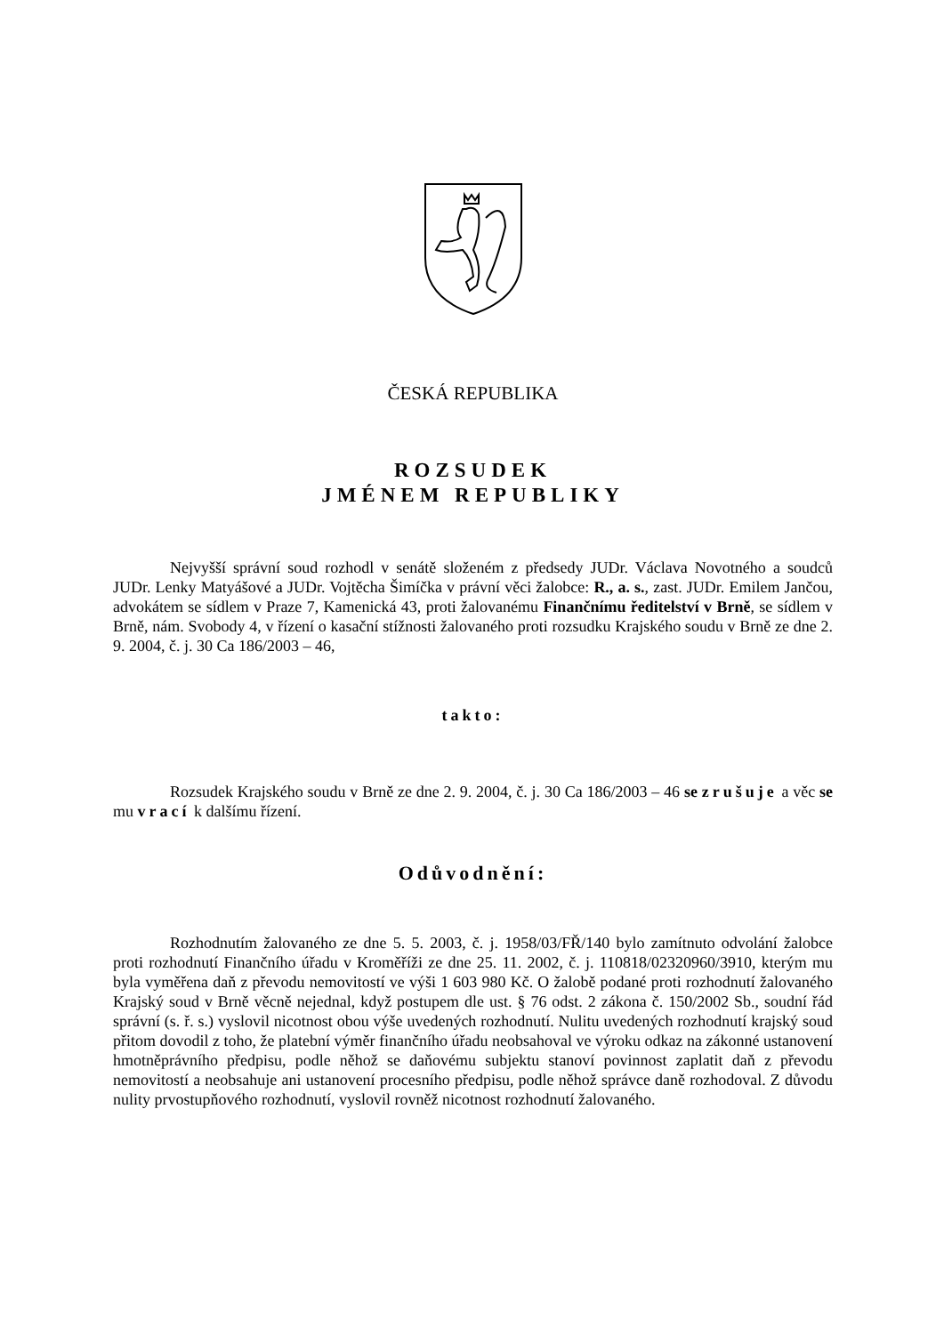ČESKÁ REPUBLIKA
ROZSUDEK
JMÉNEM REPUBLIKY
Nejvyšší správní soud rozhodl v senátě složeném z předsedy JUDr. Václava Novotného a soudců JUDr. Lenky Matyášové a JUDr. Vojtěcha Šimíčka v právní věci žalobce: R., a. s., zast. JUDr. Emilem Jančou, advokátem se sídlem v Praze 7, Kamenická 43, proti žalovanému Finančnímu ředitelství v Brně, se sídlem v Brně, nám. Svobody 4, v řízení o kasační stížnosti žalovaného proti rozsudku Krajského soudu v Brně ze dne 2. 9. 2004, č. j. 30 Ca 186/2003 – 46,
takto:
Rozsudek Krajského soudu v Brně ze dne 2. 9. 2004, č. j. 30 Ca 186/2003 – 46 se zrušuje a věc se mu vrací k dalšímu řízení.
Odůvodnění:
Rozhodnutím žalovaného ze dne 5. 5. 2003, č. j. 1958/03/FŘ/140 bylo zamítnuto odvolání žalobce proti rozhodnutí Finančního úřadu v Kroměříži ze dne 25. 11. 2002, č. j. 110818/02320960/3910, kterým mu byla vyměřena daň z převodu nemovitostí ve výši 1 603 980 Kč. O žalobě podané proti rozhodnutí žalovaného Krajský soud v Brně věcně nejednal, když postupem dle ust. § 76 odst. 2 zákona č. 150/2002 Sb., soudní řád správní (s. ř. s.) vyslovil nicotnost obou výše uvedených rozhodnutí. Nulitu uvedených rozhodnutí krajský soud přitom dovodil z toho, že platební výměr finančního úřadu neobsahoval ve výroku odkaz na zákonné ustanovení hmotněprávního předpisu, podle něhož se daňovému subjektu stanoví povinnost zaplatit daň z převodu nemovitostí a neobsahuje ani ustanovení procesního předpisu, podle něhož správce daně rozhodoval. Z důvodu nulity prvostupňového rozhodnutí, vyslovil rovněž nicotnost rozhodnutí žalovaného.